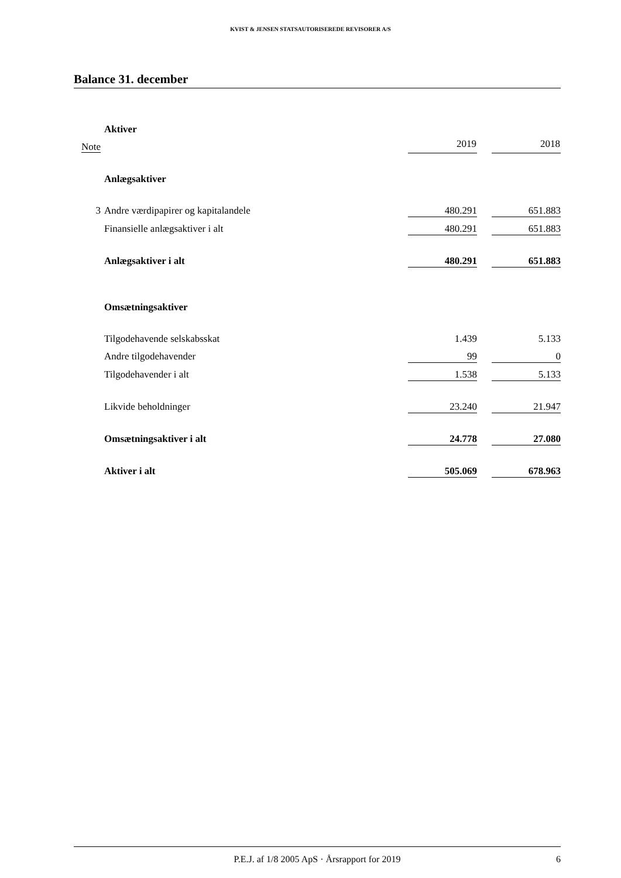KVIST & JENSEN STATSAUTORISEREDE REVISORER A/S
Balance 31. december
| | Aktiver | | | |
| Note | | 2019 | | 2018 |
| | Anlægsaktiver | | | |
| 3 | Andre værdipapirer og kapitalandele | 480.291 | | 651.883 |
| | Finansielle anlægsaktiver i alt | 480.291 | | 651.883 |
| | Anlægsaktiver i alt | 480.291 | | 651.883 |
| | Omsætningsaktiver | | | |
| | Tilgodehavende selskabsskat | 1.439 | | 5.133 |
| | Andre tilgodehavender | 99 | | 0 |
| | Tilgodehavender i alt | 1.538 | | 5.133 |
| | Likvide beholdninger | 23.240 | | 21.947 |
| | Omsætningsaktiver i alt | 24.778 | | 27.080 |
| | Aktiver i alt | 505.069 | | 678.963 |
P.E.J. af 1/8 2005 ApS · Årsrapport for 2019 6